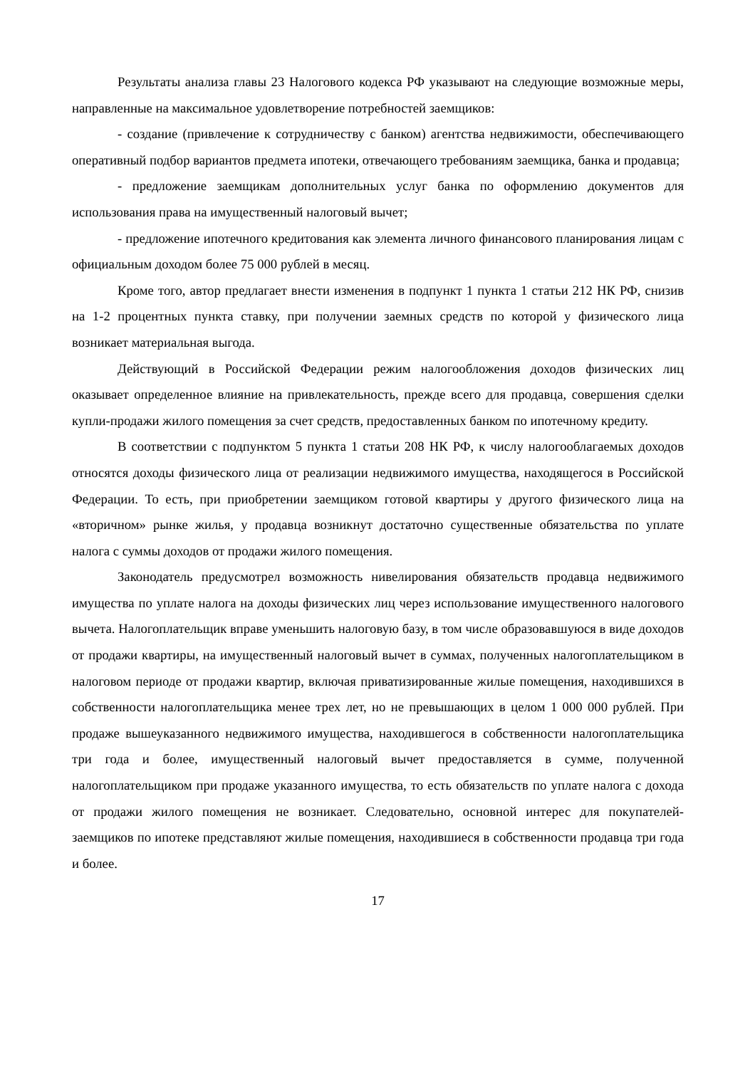Результаты анализа главы 23 Налогового кодекса РФ указывают на следующие возможные меры, направленные на максимальное удовлетворение потребностей заемщиков:
- создание (привлечение к сотрудничеству с банком) агентства недвижимости, обеспечивающего оперативный подбор вариантов предмета ипотеки, отвечающего требованиям заемщика, банка и продавца;
- предложение заемщикам дополнительных услуг банка по оформлению документов для использования права на имущественный налоговый вычет;
- предложение ипотечного кредитования как элемента личного финансового планирования лицам с официальным доходом более 75 000 рублей в месяц.
Кроме того, автор предлагает внести изменения в подпункт 1 пункта 1 статьи 212 НК РФ, снизив на 1-2 процентных пункта ставку, при получении заемных средств по которой у физического лица возникает материальная выгода.
Действующий в Российской Федерации режим налогообложения доходов физических лиц оказывает определенное влияние на привлекательность, прежде всего для продавца, совершения сделки купли-продажи жилого помещения за счет средств, предоставленных банком по ипотечному кредиту.
В соответствии с подпунктом 5 пункта 1 статьи 208 НК РФ, к числу налогооблагаемых доходов относятся доходы физического лица от реализации недвижимого имущества, находящегося в Российской Федерации. То есть, при приобретении заемщиком готовой квартиры у другого физического лица на «вторичном» рынке жилья, у продавца возникнут достаточно существенные обязательства по уплате налога с суммы доходов от продажи жилого помещения.
Законодатель предусмотрел возможность нивелирования обязательств продавца недвижимого имущества по уплате налога на доходы физических лиц через использование имущественного налогового вычета. Налогоплательщик вправе уменьшить налоговую базу, в том числе образовавшуюся в виде доходов от продажи квартиры, на имущественный налоговый вычет в суммах, полученных налогоплательщиком в налоговом периоде от продажи квартир, включая приватизированные жилые помещения, находившихся в собственности налогоплательщика менее трех лет, но не превышающих в целом 1 000 000 рублей. При продаже вышеуказанного недвижимого имущества, находившегося в собственности налогоплательщика три года и более, имущественный налоговый вычет предоставляется в сумме, полученной налогоплательщиком при продаже указанного имущества, то есть обязательств по уплате налога с дохода от продажи жилого помещения не возникает. Следовательно, основной интерес для покупателей-заемщиков по ипотеке представляют жилые помещения, находившиеся в собственности продавца три года и более.
17